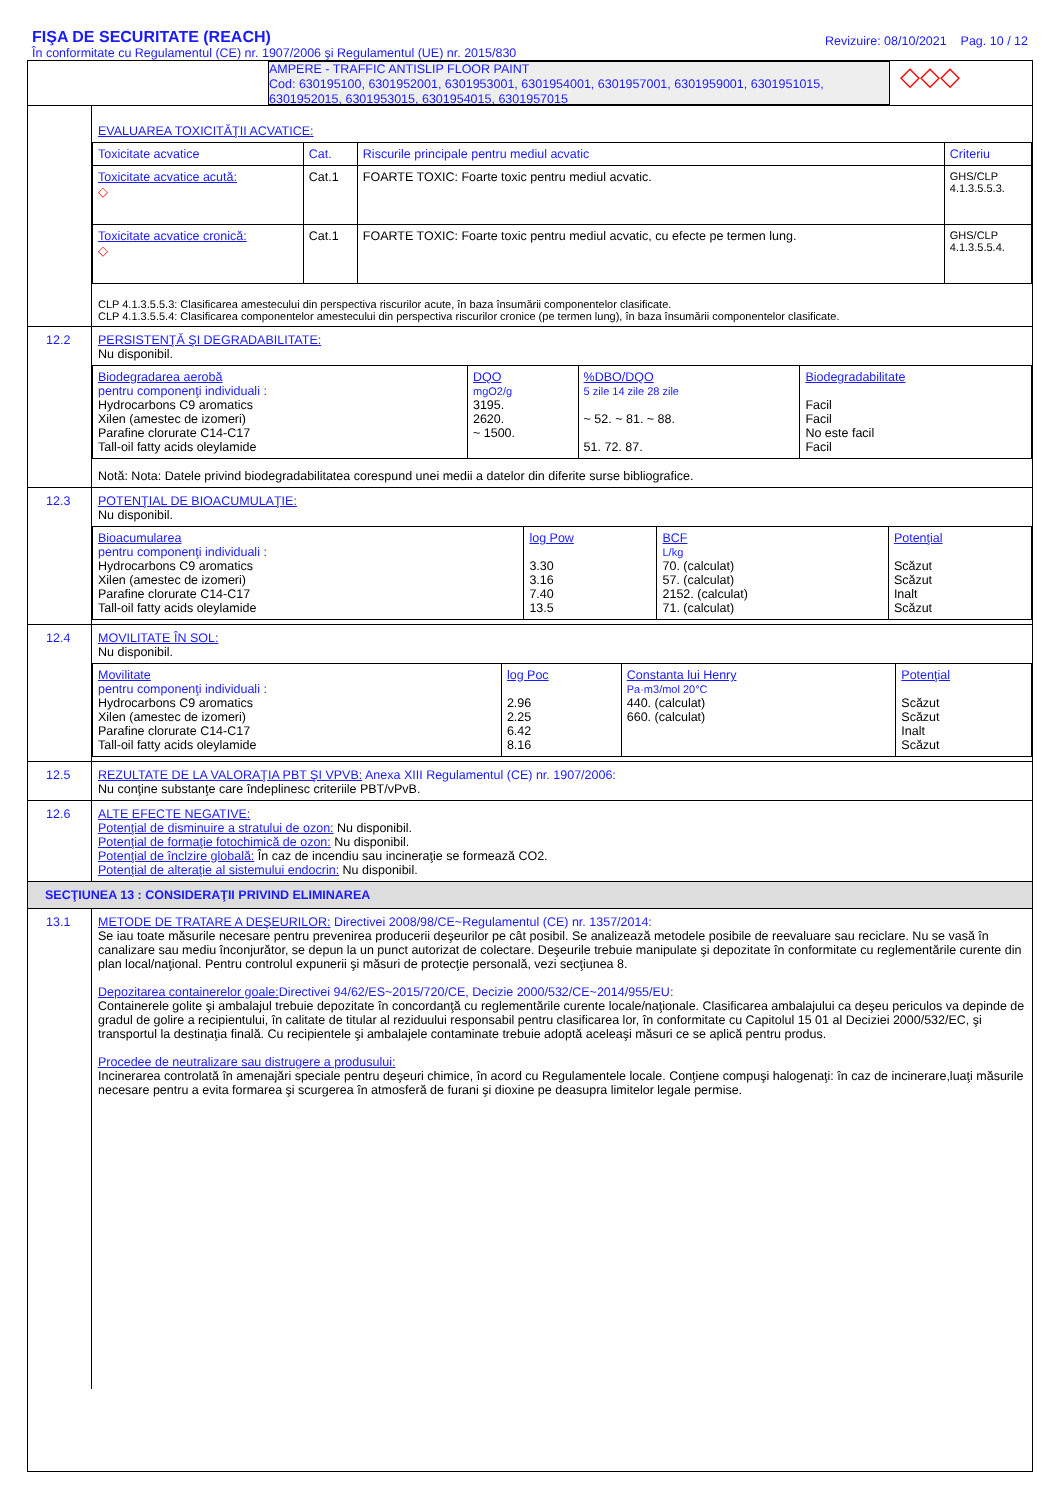FIŞA DE SECURITATE (REACH)
În conformitate cu Regulamentul (CE) nr. 1907/2006 şi Regulamentul (UE) nr. 2015/830
Revizuire: 08/10/2021 Pag. 10 / 12
AMPERE - TRAFFIC ANTISLIP FLOOR PAINT
Cod: 630195100, 6301952001, 6301953001, 6301954001, 6301957001, 6301959001, 6301951015, 6301952015, 6301953015, 6301954015, 6301957015
◇◇◇
EVALUAREA TOXICITĂŢII ACVATICE:
| Toxicitate acvatice | Cat. | Riscurile principale pentru mediul acvatic | Criteriu |
| --- | --- | --- | --- |
| Toxicitate acvatice acută: ◇ | Cat.1 | FOARTE TOXIC: Foarte toxic pentru mediul acvatic. | GHS/CLP 4.1.3.5.5.3. |
| Toxicitate acvatice cronică: ◇ | Cat.1 | FOARTE TOXIC: Foarte toxic pentru mediul acvatic, cu efecte pe termen lung. | GHS/CLP 4.1.3.5.5.4. |
CLP 4.1.3.5.5.3: Clasificarea amestecului din perspectiva riscurilor acute, în baza însumării componentelor clasificate.
CLP 4.1.3.5.5.4: Clasificarea componentelor amestecului din perspectiva riscurilor cronice (pe termen lung), în baza însumării componentelor clasificate.
12.2 PERSISTENŢĂ ŞI DEGRADABILITATE:
Nu disponibil.
| Biodegradarea aerobă pentru componenţi individuali : Hydrocarbons C9 aromatics Xilen (amestec de izomeri) Parafine clorurate C14-C17 Tall-oil fatty acids oleylamide | DQO mgO2/g 3195. 2620. ~ 1500. | %DBO/DQO 5 zile 14 zile 28 zile ~ 52. ~ 81. ~ 88. 51. 72. 87. | Biodegradabilitate Facil Facil No este facil Facil |
Notă: Nota: Datele privind biodegradabilitatea corespund unei medii a datelor din diferite surse bibliografice.
12.3 POTENŢIAL DE BIOACUMULAŢIE:
Nu disponibil.
| Bioacumularea pentru componenţi individuali : Hydrocarbons C9 aromatics Xilen (amestec de izomeri) Parafine clorurate C14-C17 Tall-oil fatty acids oleylamide | log Pow 3.30 3.16 7.40 13.5 | BCF L/kg 70. (calculat) 57. (calculat) 2152. (calculat) 71. (calculat) | Potenţial Scăzut Scăzut Inalt Scăzut |
12.4 MOVILITATE ÎN SOL:
Nu disponibil.
| Movilitate pentru componenţi individuali : Hydrocarbons C9 aromatics Xilen (amestec de izomeri) Parafine clorurate C14-C17 Tall-oil fatty acids oleylamide | log Poc 2.96 2.25 6.42 8.16 | Constanta lui Henry Pa·m3/mol 20°C 440. (calculat) 660. (calculat) | Potenţial Scăzut Scăzut Inalt Scăzut |
12.5 REZULTATE DE LA VALORAŢIA PBT ŞI VPVB: Anexa XIII Regulamentul (CE) nr. 1907/2006:
Nu conţine substanţe care îndeplinesc criteriile PBT/vPvB.
12.6 ALTE EFECTE NEGATIVE:
Potenţial de disminuire a stratului de ozon: Nu disponibil.
Potenţial de formaţie fotochimică de ozon: Nu disponibil.
Potenţial de înclzire globală: În caz de incendiu sau incineraţie se formează CO2.
Potenţial de alteraţie al sistemului endocrin: Nu disponibil.
SECŢIUNEA 13 : CONSIDERAŢII PRIVIND ELIMINAREA
13.1 METODE DE TRATARE A DEŞEURILOR: Directivei 2008/98/CE~Regulamentul (CE) nr. 1357/2014:
Se iau toate măsurile necesare pentru prevenirea producerii deşeurilor pe cât posibil. Se analizează metodele posibile de reevaluare sau reciclare. Nu se vasă în canalizare sau mediu înconjurător, se depun la un punct autorizat de colectare. Deşeurile trebuie manipulate şi depozitate în conformitate cu reglementările curente din plan local/naţional. Pentru controlul expunerii şi măsuri de protecţie personală, vezi secţiunea 8.
Depozitarea containerelor goale: Directivei 94/62/ES~2015/720/CE, Decizie 2000/532/CE~2014/955/EU:
Containerele golite şi ambalajul trebuie depozitate în concordanţă cu reglementările curente locale/naţionale. Clasificarea ambalajului ca deşeu periculos va depinde de gradul de golire a recipientului, în calitate de titular al reziduului responsabil pentru clasificarea lor, în conformitate cu Capitolul 15 01 al Deciziei 2000/532/EC, şi transportul la destinaţia finală. Cu recipientele şi ambalajele contaminate trebuie adoptă aceleaşi măsuri ce se aplică pentru produs.
Procedee de neutralizare sau distrugere a produsului:
Incinerarea controlată în amenajări speciale pentru deşeuri chimice, în acord cu Regulamentele locale. Conţiene compuşi halogenaţi: în caz de incinerare,luaţi măsurile necesare pentru a evita formarea şi scurgerea în atmosferă de furani şi dioxine pe deasupra limitelor legale permise.